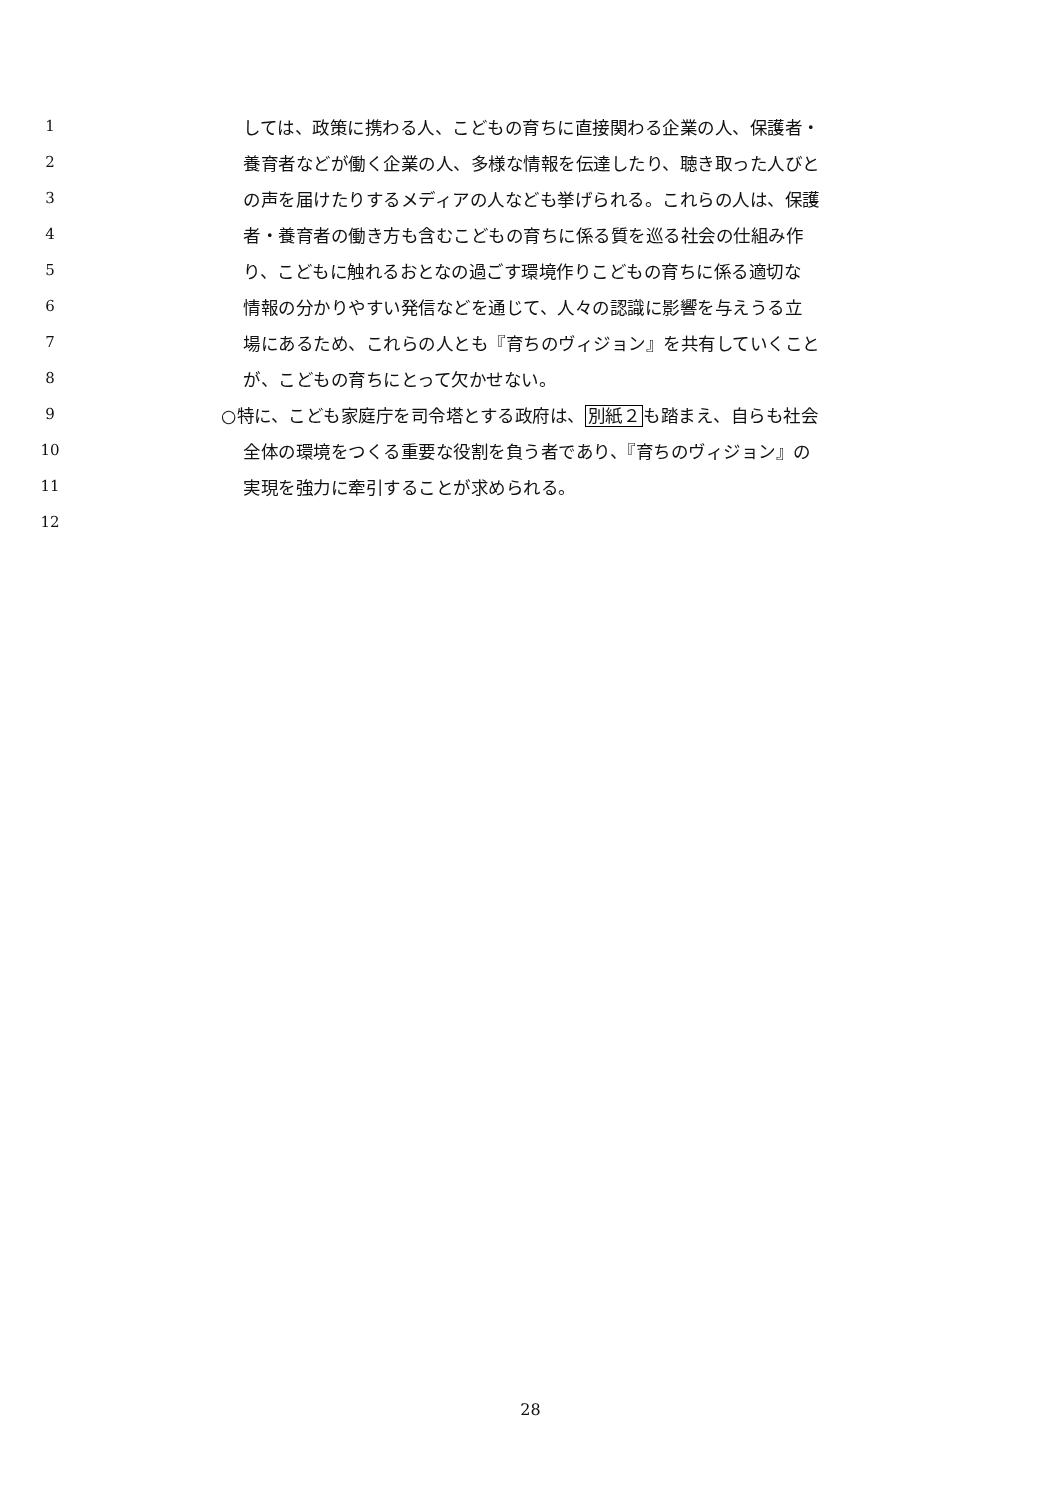1 しては、政策に携わる人、こどもの育ちに直接関わる企業の人、保護者・
2 養育者などが働く企業の人、多様な情報を伝達したり、聴き取った人びと
3 の声を届けたりするメディアの人なども挙げられる。これらの人は、保護
4 者・養育者の働き方も含むこどもの育ちに係る質を巡る社会の仕組み作
5 り、こどもに触れるおとなの過ごす環境作りこどもの育ちに係る適切な
6 情報の分かりやすい発信などを通じて、人々の認識に影響を与えうる立
7 場にあるため、これらの人とも『育ちのヴィジョン』を共有していくこと
8 が、こどもの育ちにとって欠かせない。
9 ○特に、こども家庭庁を司令塔とする政府は、別紙２も踏まえ、自らも社会
10 全体の環境をつくる重要な役割を負う者であり、『育ちのヴィジョン』の
11 実現を強力に牽引することが求められる。
12
28